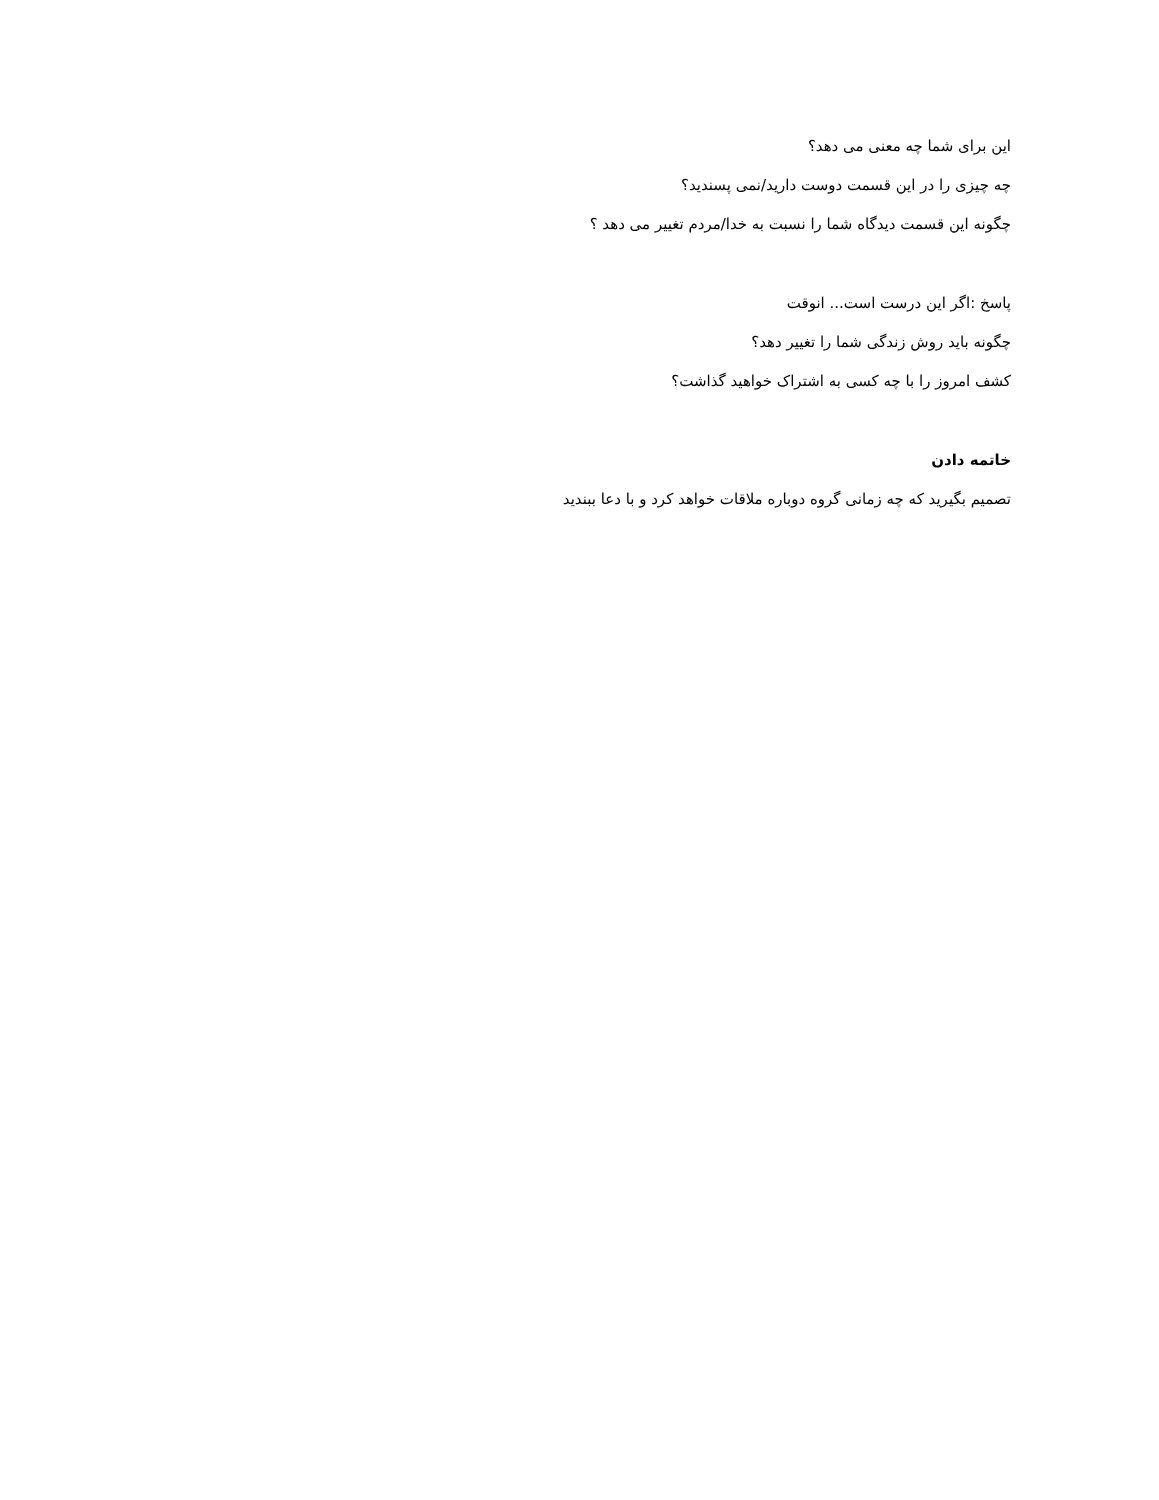این برای شما چه معنی می دهد؟
چه چیزی را در این قسمت دوست دارید/نمی پسندید؟
چگونه این قسمت دیدگاه شما را نسبت به خدا/مردم تغییر می دهد ؟
پاسخ :اگر این درست است... انوقت
چگونه باید روش زندگی شما را تغییر دهد؟
کشف امروز را با چه کسی به اشتراک خواهید گذاشت؟
خاتمه دادن
تصمیم بگیرید که چه زمانی گروه دوباره ملاقات خواهد کرد و با دعا ببندید